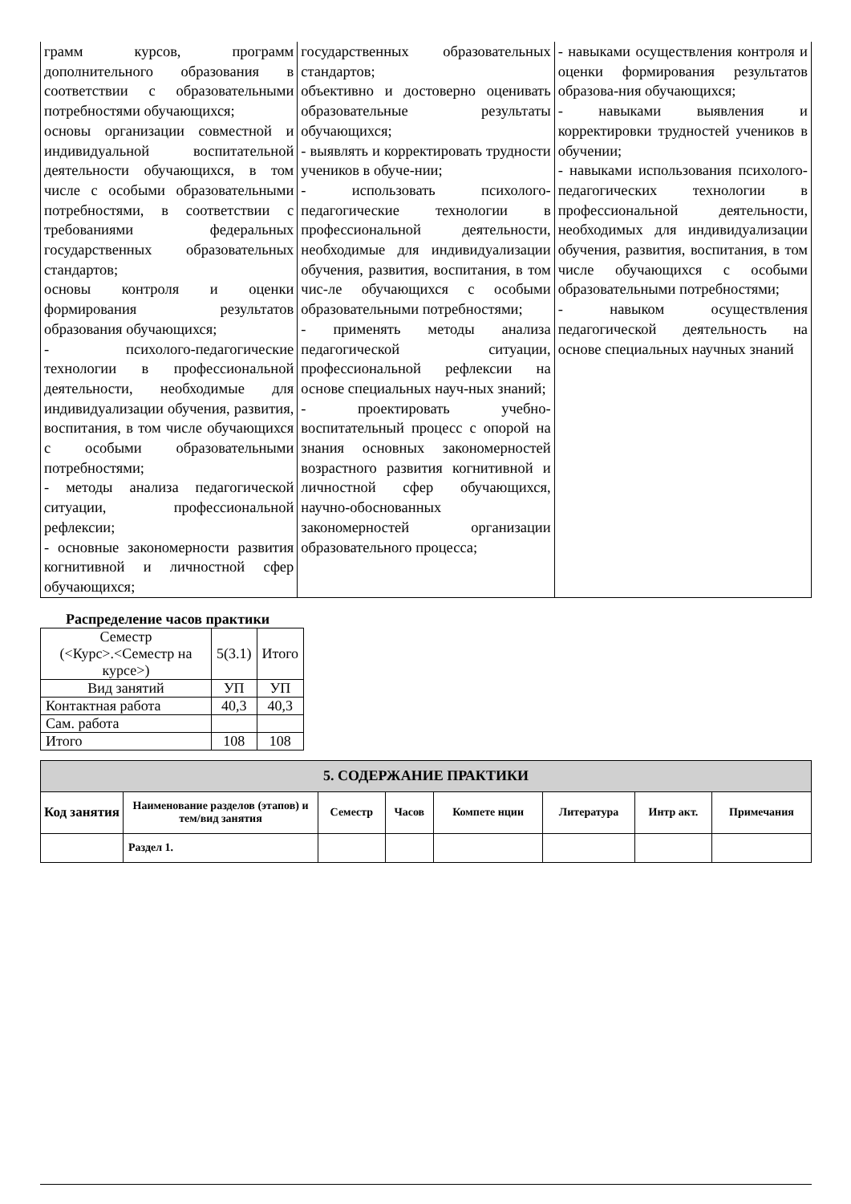| грамм курсов, программ дополнительного образования в соответствии с образовательными потребностями обучающихся; основы организации совместной и индивидуальной воспитательной деятельности обучающихся, в том числе с особыми образовательными потребностями, в соответствии с требованиями федеральных государственных образовательных стандартов; основы контроля и оценки формирования результатов образования обучающихся; - психолого-педагогические технологии в профессиональной деятельности, необходимые для индивидуализации обучения, развития, воспитания, в том числе обучающихся с особыми образовательными потребностями; - методы анализа педагогической ситуации, профессиональной рефлексии; - основные закономерности развития когнитивной и личностной сфер обучающихся; | государственных образовательных стандартов; объективно и достоверно оценивать образовательные результаты обучающихся; - выявлять и корректировать трудности учеников в обуче-нии; - использовать психолого-педагогические технологии в профессиональной деятельности, необходимые для индивидуализации обучения, развития, воспитания, в том чис-ле обучающихся с особыми образовательными потребностями; - применять методы анализа педагогической ситуации, профессиональной рефлексии на основе специальных науч-ных знаний; - проектировать учебно-воспитательный процесс с опорой на знания основных закономерностей возрастного развития когнитивной и личностной сфер обучающихся, научно-обоснованных закономерностей организации образовательного процесса; | - навыками осуществления контроля и оценки формирования результатов образова-ния обучающихся; - навыками выявления и корректировки трудностей учеников в обучении; - навыками использования психолого-педагогических технологии в профессиональной деятельности, необходимых для индивидуализации обучения, развития, воспитания, в том числе обучающихся с особыми образовательными потребностями; - навыком осуществления педагогической деятельность на основе специальных научных знаний |
Распределение часов практики
| Семестр (<Курс>.<Семестр на курсе>) | 5(3.1) | Итого |
| Вид занятий | УП | УП |
| Контактная работа | 40,3 | 40,3 |
| Сам. работа | | |
| Итого | 108 | 108 |
| 5. СОДЕРЖАНИЕ ПРАКТИКИ | | | | | | | |
| --- | --- | --- | --- | --- | --- | --- | --- |
| Код занятия | Наименование разделов (этапов) и тем/вид занятия | Семестр | Часов | Компете нции | Литература | Интр акт. | Примечания |
| | Раздел 1. | | | | | | |